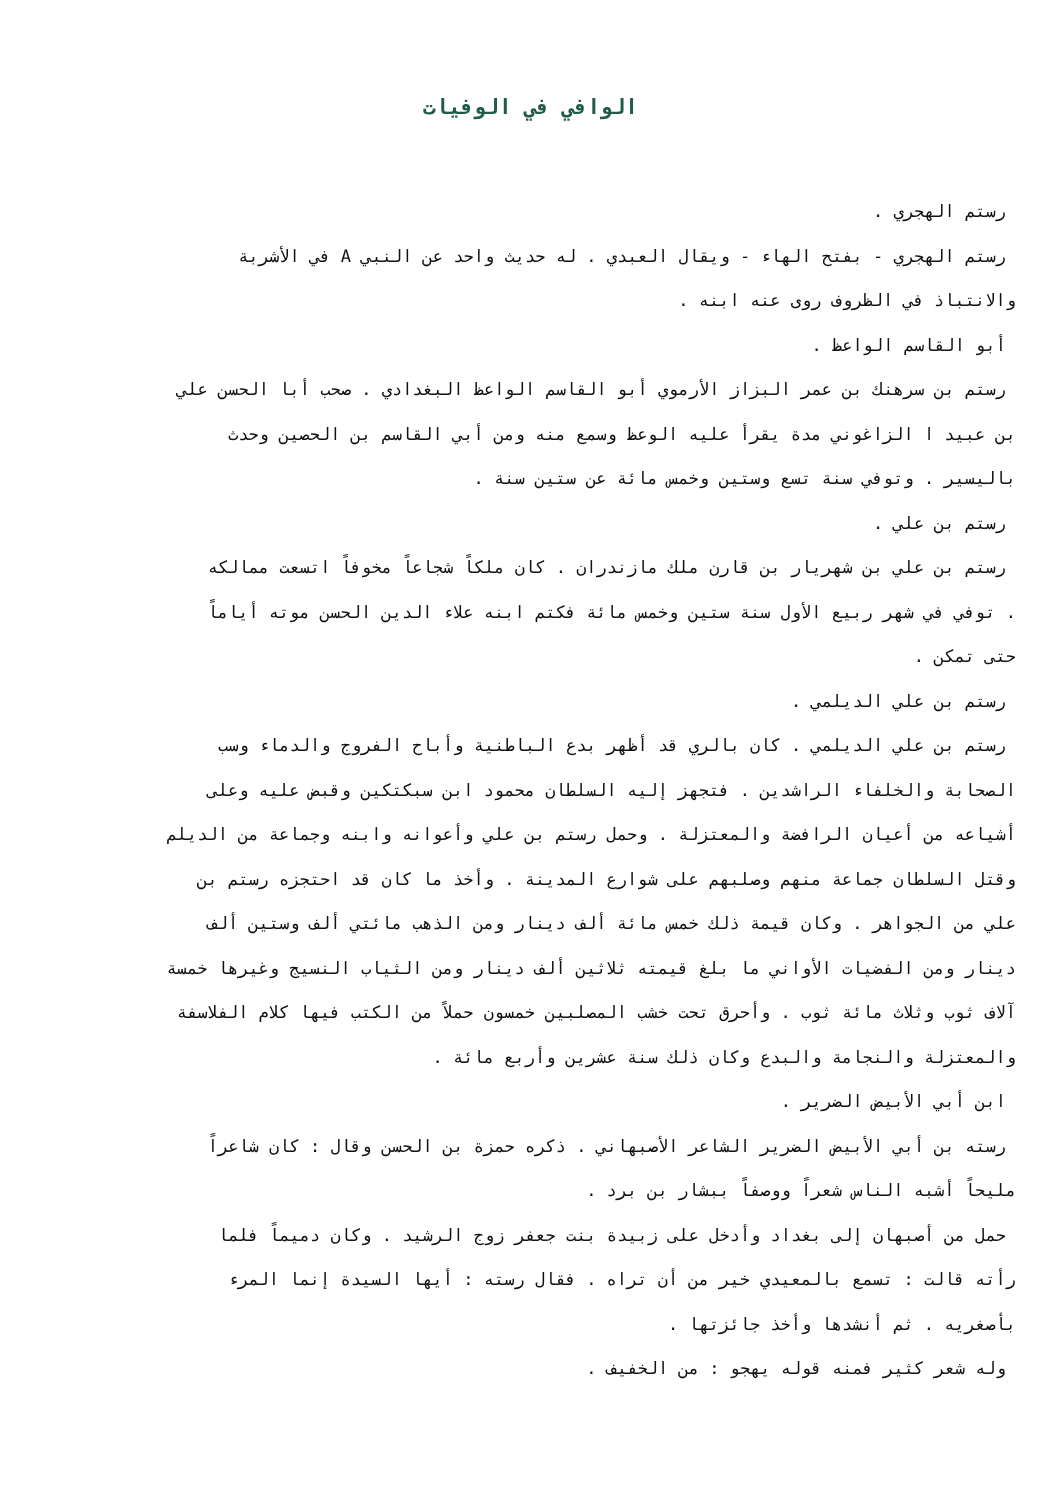الوافي في الوفيات
رستم الهجري .
رستم الهجري - بفتح الهاء - ويقال العبدي . له حديث واحد عن النبي A في الأشربة
والانتباذ في الظروف روى عنه ابنه .
أبو القاسم الواعظ .
رستم بن سرهنك بن عمر البزاز الأرموي أبو القاسم الواعظ البغدادي . صحب أبا الحسن علي
بن عبيد ا الزاغوني مدة يقرأ عليه الوعظ وسمع منه ومن أبي القاسم بن الحصين وحدث
باليسير . وتوفي سنة تسع وستين وخمس مائة عن ستين سنة .
رستم بن علي .
رستم بن علي بن شهريار بن قارن ملك مازندران . كان ملكاً شجاعاً مخوفاً اتسعت ممالكه
. توفي في شهر ربيع الأول سنة ستين وخمس مائة فكتم ابنه علاء الدين الحسن موته أياماً
حتى تمكن .
رستم بن علي الديلمي .
رستم بن علي الديلمي . كان بالري قد أظهر بدع الباطنية وأباح الفروج والدماء وسب
الصحابة والخلفاء الراشدين . فتجهز إليه السلطان محمود ابن سبكتكين وقبض عليه وعلى
أشياعه من أعيان الرافضة والمعتزلة . وحمل رستم بن علي وأعوانه وابنه وجماعة من الديلم
وقتل السلطان جماعة منهم وصلبهم على شوارع المدينة . وأخذ ما كان قد احتجزه رستم بن
علي من الجواهر . وكان قيمة ذلك خمس مائة ألف دينار ومن الذهب مائتي ألف وستين ألف
دينار ومن الفضيات الأواني ما بلغ قيمته ثلاثين ألف دينار ومن الثياب النسيج وغيرها خمسة
آلاف ثوب وثلاث مائة ثوب . وأحرق تحت خشب المصلبين خمسون حملاً من الكتب فيها كلام الفلاسفة
والمعتزلة والنجامة والبدع وكان ذلك سنة عشرين وأربع مائة .
ابن أبي الأبيض الضرير .
رسته بن أبي الأبيض الضرير الشاعر الأصبهاني . ذكره حمزة بن الحسن وقال : كان شاعراً
مليحاً أشبه الناس شعراً ووصفاً ببشار بن برد .
حمل من أصبهان إلى بغداد وأدخل على زبيدة بنت جعفر زوج الرشيد . وكان دميماً فلما
رأته قالت : تسمع بالمعيدي خير من أن تراه . فقال رسته : أيها السيدة إنما المرء
بأصغريه . ثم أنشدها وأخذ جائزتها .
وله شعر كثير فمنه قوله يهجو : من الخفيف .